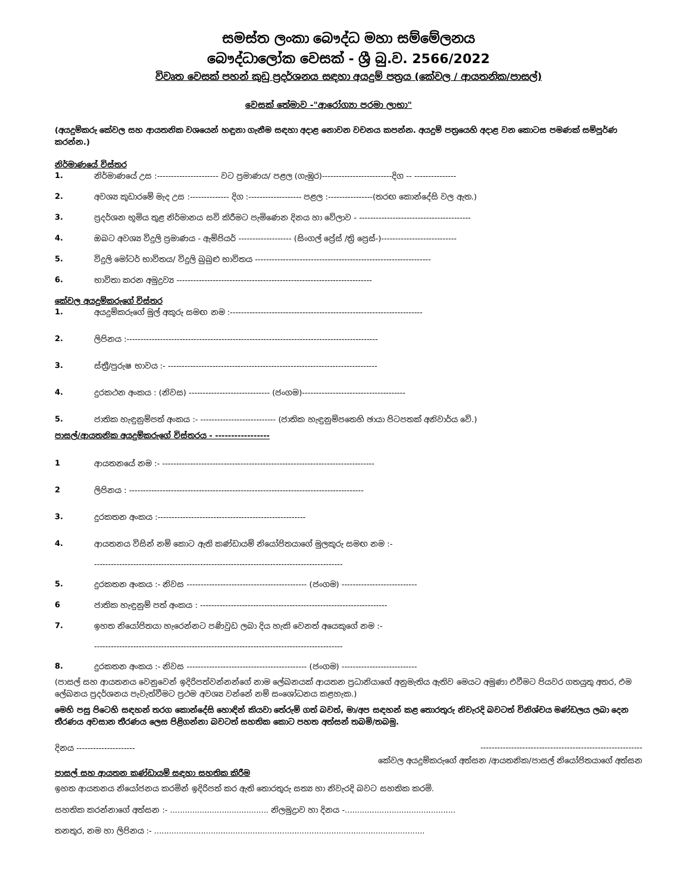සමස්ත ලංකා බෞද්ධ මහා සම්මේලනය
බෞද්ධාලෝක වෙසක් - ශ්‍රී බු.ව. 2566/2022
විවෘත වෙසක් පහන් කුඩු ප්‍රදර්ශනය සඳහා අයදුම් පත්‍රය (කේවල / ආයතනික/පාසල්)
වෙසක් තේමාව -"ආරෝග්‍යා පරමා ලාභා"
(අයදුම්කරු කේවල සහ ආයතනික වශයෙන් හඳුනා ගැනීම සඳහා අදාළ නොවන වචනය කපන්න. අයදුම් පත්‍රයෙහි අදාළ වන කොටස පමණක් සම්පූර්ණ කරන්න.)
නිර්මාණයේ විස්තර
1. නිර්මාණයේ උස :---------------------- වට ප්‍රමාණය/ පළල (ගැඹුර)-------------------------දිග -- ---------------
2. අවශ්‍ය කුඩාරමේ මැද උස :-------------- දිග :------------------- පළල :----------------(තරඟ කොන්දේසි වල ඇත.)
3. ප්‍රදර්ශන භූමිය තුළ නිර්මානය සවි කිරීමට පැමිණෙන දිනය හා වේලාව - ----------------------------------------
4. ඔබට අවශ්‍ය විදුලි ප්‍රමාණය - ඇම්පියර් ------------------- (සිංගල් ප්‍රේස් /ත්‍රි ප්‍රෙස්-)---------------------------
5. විදුලි මෝටර් භාවිතය/ විදුලි බුබුළු භාවිතය ---------------------------------------------------------------
6. භාවිතා කරන අමුද්‍රව්‍ය ----------------------------------------------------------------------
කේවල අයදුම්කරුගේ විස්තර
1. අයදුම්කරුගේ මුල් අකුරු සමඟ නම :---------------------------------------------------------------------
2. ලිපිනය :------------------------------------------------------------------------------------------
3. ස්ත්‍රී/පුරුෂ භාවය :- ---------------------------------------------------------------------------
4. දුරකථන අංකය : (නිවස) ----------------------------- (ජංගම)-------------------------------------
5. ජාතික හැඳුනුම්පත් අංකය :- --------------------------- (ජාතික හැඳුනුම්පතෙහි ඡායා පිටපතක් අනිවාර්ය වේ.)
පාසල්/ආයතනික අයදුම්කරුගේ විස්තරය - -----------------
1 ආයතනයේ නම :- ----------------------------------------------------------------------------
2 ලිපිනය : ------------------------------------------------------------------------------------
3. දුරකතන අංකය :-----------------------------------------------------
4. ආයතනය විසින් නම් කොට ඇති කණ්ඩායම් නියෝජිතයාගේ මුලකුරු සමඟ නම :-
-----------------------------------------------------------------------------------------
5. දුරකතන අංකය :- නිවස ------------------------------------------- (ජංගම) ---------------------------
6 ජාතික හැඳුනුම් පත් අංකය : -------------------------------------------------------------------
7. ඉහත නියෝජිතයා හැරෙන්නට පණිවුඩ ලබා දිය හැකි වෙනත් අයෙකුගේ නම :-
-----------------------------------------------------------------------------------------
8. දුරකතන අංකය :- නිවස ------------------------------------------- (ජංගම) ---------------------------
(පාසල් සහ ආයතනය වෙනුවෙන් ඉදිරිපත්වන්නන්ගේ නාම ලේඛනයක් ආයතන ප්‍රධානියාගේ අනුමැතිය ඇතිව මෙයට අමුණා එවීමට පියවර ගතයුතු අතර, එම ලේඛනය ප්‍රදර්ශනය පැවැත්වීමට ප්‍රථම අවශ්‍ය වන්නේ නම් සංශෝධනය කළහැක.)
මෙහි පසු පිටෙහි සඳහන් තරග කොන්දේසි හොඳින් කියවා තේරුම් ගත් බවත්, මා/අප සඳහන් කළ තොරතුරු නිවැරදි බවටත් විනිශ්චය මණ්ඩලය ලබා දෙන තීරණය අවසාන තීරණය ලෙස පිළිගන්නා බවටත් සහතික කොට පහත අත්සන් තබමි/තබමු.
දිනය --------------------- ----------------------------------------------------------
කේවල අයදුම්කරුගේ අත්සන /ආයතනික/පාසල් නියෝජිතයාගේ අත්සන
පාසල් සහ ආයතන කණ්ඩායම් සඳහා සහතික කිරීම
ඉහත ආයතනය නියෝජනය කරමින් ඉදිරිපත් කර ඇති තොරතුරු සත්‍ය හා නිවැරදි බවට සහතික කරමි.
සහතික කරන්නාගේ අත්සන :- ........................................ නිලමුද්‍රාව හා දිනය -.............................................
තනතුර, නම හා ලිපිනය :- ..............................................................................................................